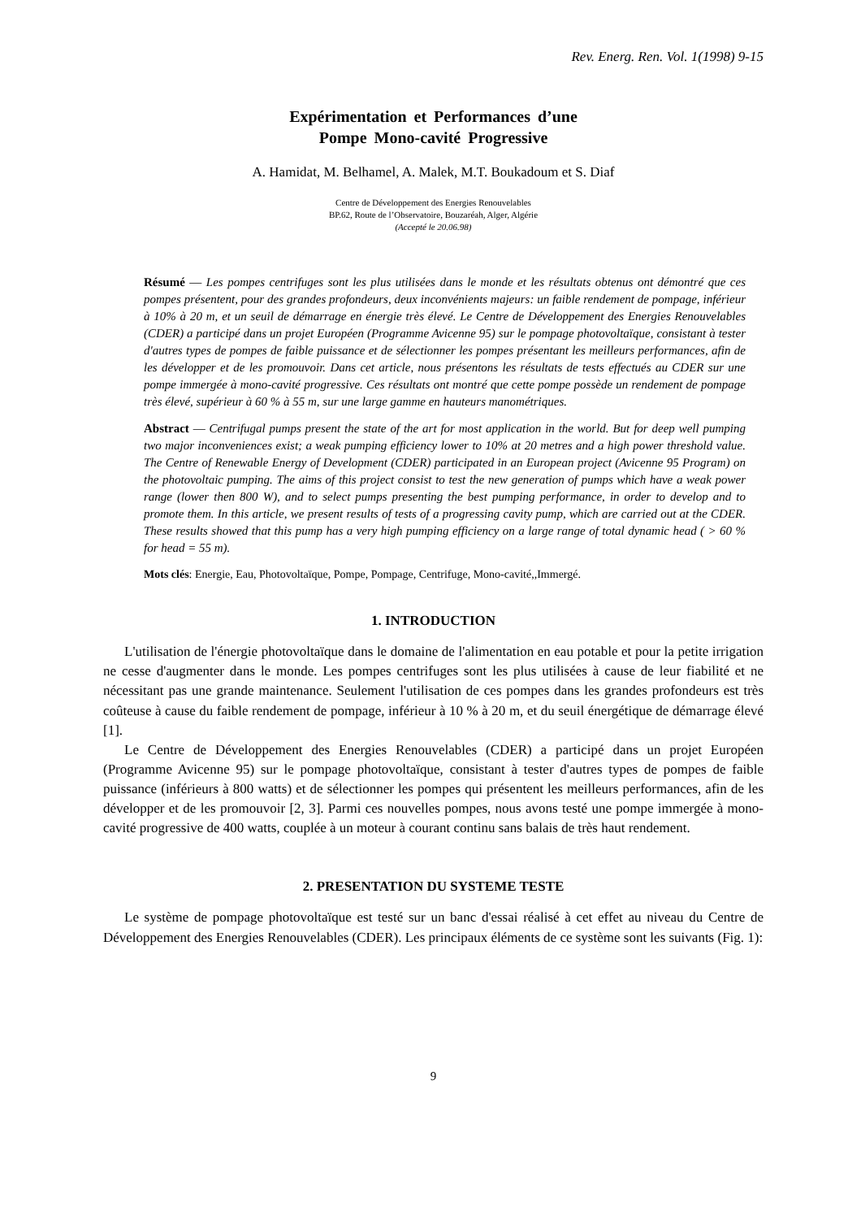Rev. Energ. Ren. Vol. 1(1998) 9-15
Expérimentation et Performances d’une
Pompe Mono-cavité Progressive
A. Hamidat, M. Belhamel, A. Malek, M.T. Boukadoum et S. Diaf
Centre de Développement des Energies Renouvelables
BP.62, Route de l’Observatoire, Bouzaréah, Alger, Algérie
(Accepté le 20.06.98)
Résumé — Les pompes centrifuges sont les plus utilisées dans le monde et les résultats obtenus ont démontré que ces pompes présentent, pour des grandes profondeurs, deux inconvénients majeurs: un faible rendement de pompage, inférieur à 10% à 20 m, et un seuil de démarrage en énergie très élevé. Le Centre de Développement des Energies Renouvelables (CDER) a participé dans un projet Européen (Programme Avicenne 95) sur le pompage photovoltaïque, consistant à tester d'autres types de pompes de faible puissance et de sélectionner les pompes présentant les meilleurs performances, afin de les développer et de les promouvoir. Dans cet article, nous présentons les résultats de tests effectués au CDER sur une pompe immergée à mono-cavité progressive. Ces résultats ont montré que cette pompe possède un rendement de pompage très élevé, supérieur à 60 % à 55 m, sur une large gamme en hauteurs manométriques.
Abstract — Centrifugal pumps present the state of the art for most application in the world. But for deep well pumping two major inconveniences exist; a weak pumping efficiency lower to 10% at 20 metres and a high power threshold value. The Centre of Renewable Energy of Development (CDER) participated in an European project (Avicenne 95 Program) on the photovoltaic pumping. The aims of this project consist to test the new generation of pumps which have a weak power range (lower then 800 W), and to select pumps presenting the best pumping performance, in order to develop and to promote them. In this article, we present results of tests of a progressing cavity pump, which are carried out at the CDER. These results showed that this pump has a very high pumping efficiency on a large range of total dynamic head ( > 60 % for head = 55 m).
Mots clés: Energie, Eau, Photovoltaïque, Pompe, Pompage, Centrifuge, Mono-cavité,,Immergé.
1. INTRODUCTION
L'utilisation de l'énergie photovoltaïque dans le domaine de l'alimentation en eau potable et pour la petite irrigation ne cesse d'augmenter dans le monde. Les pompes centrifuges sont les plus utilisées à cause de leur fiabilité et ne nécessitant pas une grande maintenance. Seulement l'utilisation de ces pompes dans les grandes profondeurs est très coûteuse à cause du faible rendement de pompage, inférieur à 10 % à 20 m, et du seuil énergétique de démarrage élevé [1].
Le Centre de Développement des Energies Renouvelables (CDER) a participé dans un projet Européen (Programme Avicenne 95) sur le pompage photovoltaïque, consistant à tester d'autres types de pompes de faible puissance (inférieurs à 800 watts) et de sélectionner les pompes qui présentent les meilleurs performances, afin de les développer et de les promouvoir [2, 3]. Parmi ces nouvelles pompes, nous avons testé une pompe immergée à mono-cavité progressive de 400 watts, couplée à un moteur à courant continu sans balais de très haut rendement.
2. PRESENTATION DU SYSTEME TESTE
Le système de pompage photovoltaïque est testé sur un banc d'essai réalisé à cet effet au niveau du Centre de Développement des Energies Renouvelables (CDER). Les principaux éléments de ce système sont les suivants (Fig. 1):
9